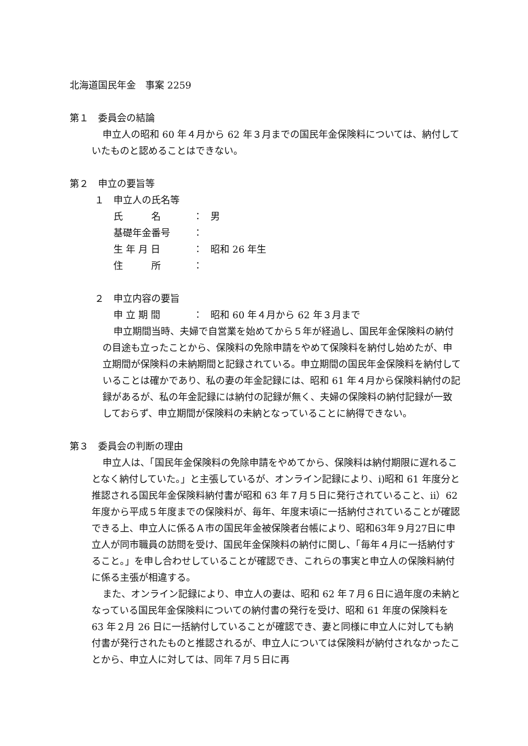北海道国民年金　事案 2259
第１　委員会の結論
申立人の昭和 60 年４月から 62 年３月までの国民年金保険料については、納付していたものと認めることはできない。
第２　申立の要旨等
１　申立人の氏名等
氏　　　名 ： 男
基礎年金番号 ：
生 年 月 日 ： 昭和 26 年生
住　　　所 ：
２　申立内容の要旨
申 立 期 間 ： 昭和 60 年４月から 62 年３月まで
申立期間当時、夫婦で自営業を始めてから５年が経過し、国民年金保険料の納付の目途も立ったことから、保険料の免除申請をやめて保険料を納付し始めたが、申立期間が保険料の未納期間と記録されている。申立期間の国民年金保険料を納付していることは確かであり、私の妻の年金記録には、昭和 61 年４月から保険料納付の記録があるが、私の年金記録には納付の記録が無く、夫婦の保険料の納付記録が一致しておらず、申立期間が保険料の未納となっていることに納得できない。
第３　委員会の判断の理由
申立人は、「国民年金保険料の免除申請をやめてから、保険料は納付期限に遅れることなく納付していた。」と主張しているが、オンライン記録により、ⅰ)昭和 61 年度分と推認される国民年金保険料納付書が昭和 63 年７月５日に発行されていること、ⅱ）62 年度から平成５年度までの保険料が、毎年、年度末頃に一括納付されていることが確認できる上、申立人に係るＡ市の国民年金被保険者台帳により、昭和63年９月27日に申立人が同市職員の訪問を受け、国民年金保険料の納付に関し、「毎年４月に一括納付すること。」を申し合わせしていることが確認でき、これらの事実と申立人の保険料納付に係る主張が相違する。
また、オンライン記録により、申立人の妻は、昭和 62 年７月６日に過年度の未納となっている国民年金保険料についての納付書の発行を受け、昭和 61 年度の保険料を 63 年２月 26 日に一括納付していることが確認でき、妻と同様に申立人に対しても納付書が発行されたものと推認されるが、申立人については保険料が納付されなかったことから、申立人に対しては、同年７月５日に再